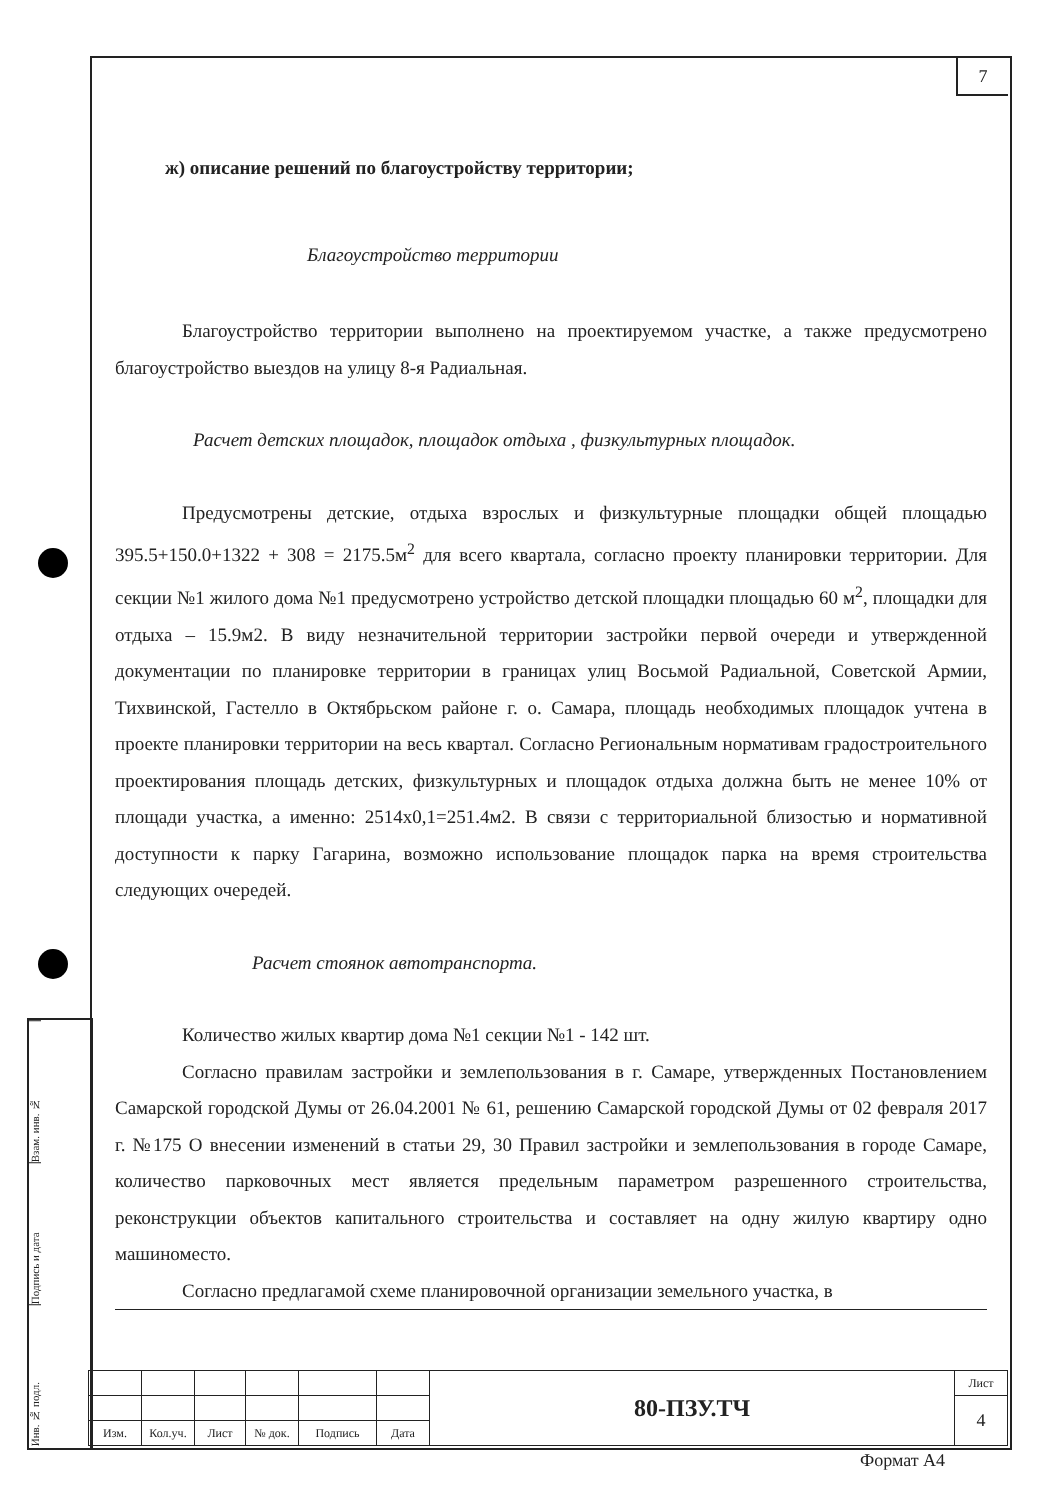7
ж) описание решений по благоустройству территории;
Благоустройство территории
Благоустройство территории выполнено на проектируемом участке, а также предусмотрено благоустройство выездов на улицу 8-я Радиальная.
Расчет детских площадок, площадок отдыха , физкультурных площадок.
Предусмотрены детские, отдыха взрослых и физкультурные площадки общей площадью 395.5+150.0+1322 + 308 = 2175.5м<sup>2</sup> для всего квартала, согласно проекту планировки территории. Для секции №1 жилого дома №1 предусмотрено устройство детской площадки площадью 60 м<sup>2</sup>, площадки для отдыха – 15.9м2. В виду незначительной территории застройки первой очереди и утвержденной документации по планировке территории в границах улиц Восьмой Радиальной, Советской Армии, Тихвинской, Гастелло в Октябрьском районе г. о. Самара, площадь необходимых площадок учтена в проекте планировки территории на весь квартал. Согласно Региональным нормативам градостроительного проектирования площадь детских, физкультурных и площадок отдыха должна быть не менее 10% от площади участка, а именно: 2514х0,1=251.4м2. В связи с территориальной близостью и нормативной доступности к парку Гагарина, возможно использование площадок парка на время строительства следующих очередей.
Расчет стоянок автотранспорта.
Количество жилых квартир дома №1 секции №1 - 142 шт.
Согласно правилам застройки и землепользования в г. Самаре, утвержденных Постановлением Самарской городской Думы от 26.04.2001 № 61, решению Самарской городской Думы от 02 февраля 2017 г. №175 О внесении изменений в статьи 29, 30 Правил застройки и землепользования в городе Самаре, количество парковочных мест является предельным параметром разрешенного строительства, реконструкции объектов капитального строительства и составляет на одну жилую квартиру одно машиноместо.
Согласно предлагамой схеме планировочной организации земельного участка, в
Взам. инв. №
Подпись и дата
Инв. № подл.
| | | | | | | 80-ПЗУ.ТЧ | Лист |
| | | | | | | | 4 |
| Изм. | Кол.уч. | Лист | № док. | Подпись | Дата | | |
Формат А4